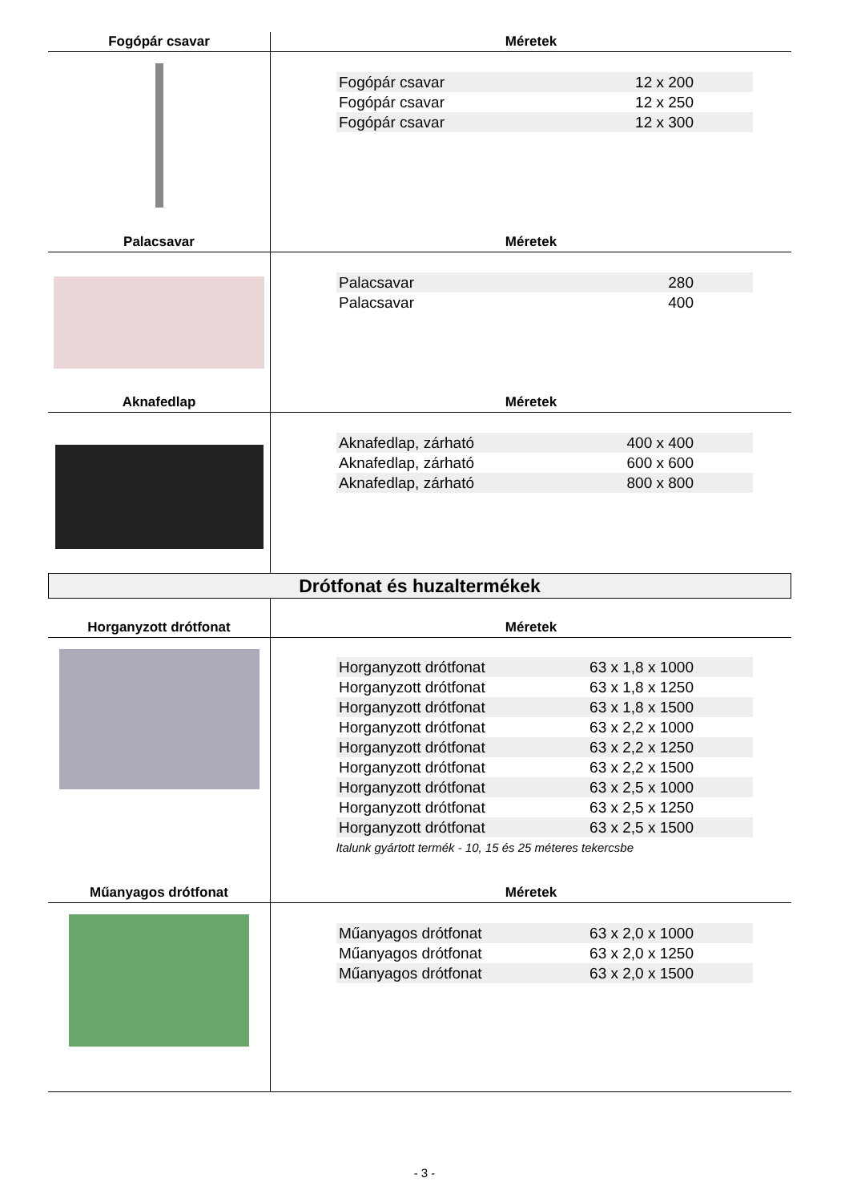Fogópár csavar Méretek
| Fogópár csavar | 12 x 200 |
| Fogópár csavar | 12 x 250 |
| Fogópár csavar | 12 x 300 |
Palacsavar Méretek
| Palacsavar | 280 |
| Palacsavar | 400 |
Aknafedlap Méretek
| Aknafedlap, zárható | 400 x 400 |
| Aknafedlap, zárható | 600 x 600 |
| Aknafedlap, zárható | 800 x 800 |
Drótfonat és huzaltermékek
Horganyzott drótfonat Méretek
| Horganyzott drótfonat | 63 x 1,8 x 1000 |
| Horganyzott drótfonat | 63 x 1,8 x 1250 |
| Horganyzott drótfonat | 63 x 1,8 x 1500 |
| Horganyzott drótfonat | 63 x 2,2 x 1000 |
| Horganyzott drótfonat | 63 x 2,2 x 1250 |
| Horganyzott drótfonat | 63 x 2,2 x 1500 |
| Horganyzott drótfonat | 63 x 2,5 x 1000 |
| Horganyzott drótfonat | 63 x 2,5 x 1250 |
| Horganyzott drótfonat | 63 x 2,5 x 1500 |
ltalunk gyártott termék - 10, 15 és 25 méteres tekercsbe
Műanyagos drótfonat Méretek
| Műanyagos drótfonat | 63 x 2,0 x 1000 |
| Műanyagos drótfonat | 63 x 2,0 x 1250 |
| Műanyagos drótfonat | 63 x 2,0 x 1500 |
- 3 -